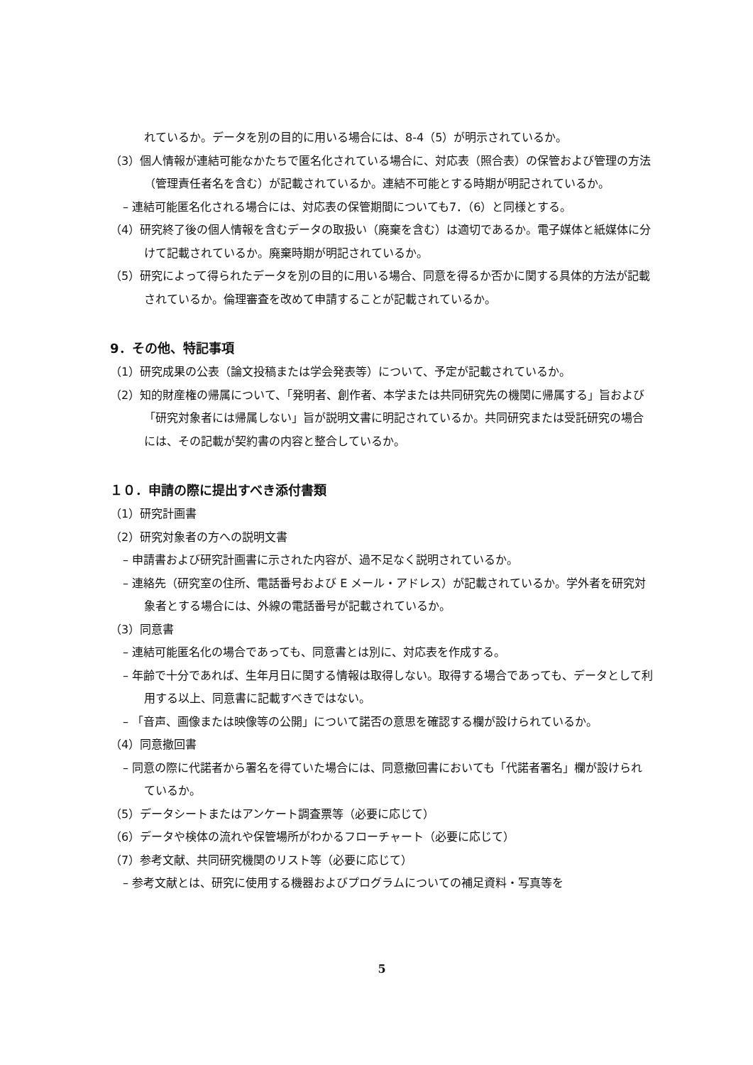れているか。データを別の目的に用いる場合には、8‑4（5）が明示されているか。
（3）個人情報が連結可能なかたちで匿名化されている場合に、対応表（照合表）の保管および管理の方法（管理責任者名を含む）が記載されているか。連結不可能とする時期が明記されているか。
– 連結可能匿名化される場合には、対応表の保管期間についても7．（6）と同様とする。
（4）研究終了後の個人情報を含むデータの取扱い（廃棄を含む）は適切であるか。電子媒体と紙媒体に分けて記載されているか。廃棄時期が明記されているか。
（5）研究によって得られたデータを別の目的に用いる場合、同意を得るか否かに関する具体的方法が記載されているか。倫理審査を改めて申請することが記載されているか。
9．その他、特記事項
（1）研究成果の公表（論文投稿または学会発表等）について、予定が記載されているか。
（2）知的財産権の帰属について、「発明者、創作者、本学または共同研究先の機関に帰属する」旨および「研究対象者には帰属しない」旨が説明文書に明記されているか。共同研究または受託研究の場合には、その記載が契約書の内容と整合しているか。
１０．申請の際に提出すべき添付書類
（1）研究計画書
（2）研究対象者の方への説明文書
– 申請書および研究計画書に示された内容が、過不足なく説明されているか。
– 連絡先（研究室の住所、電話番号および E メール・アドレス）が記載されているか。学外者を研究対象者とする場合には、外線の電話番号が記載されているか。
（3）同意書
– 連結可能匿名化の場合であっても、同意書とは別に、対応表を作成する。
– 年齢で十分であれば、生年月日に関する情報は取得しない。取得する場合であっても、データとして利用する以上、同意書に記載すべきではない。
– 「音声、画像または映像等の公開」について諾否の意思を確認する欄が設けられているか。
（4）同意撤回書
– 同意の際に代諾者から署名を得ていた場合には、同意撤回書においても「代諾者署名」欄が設けられているか。
（5）データシートまたはアンケート調査票等（必要に応じて）
（6）データや検体の流れや保管場所がわかるフローチャート（必要に応じて）
（7）参考文献、共同研究機関のリスト等（必要に応じて）
– 参考文献とは、研究に使用する機器およびプログラムについての補足資料・写真等を
5